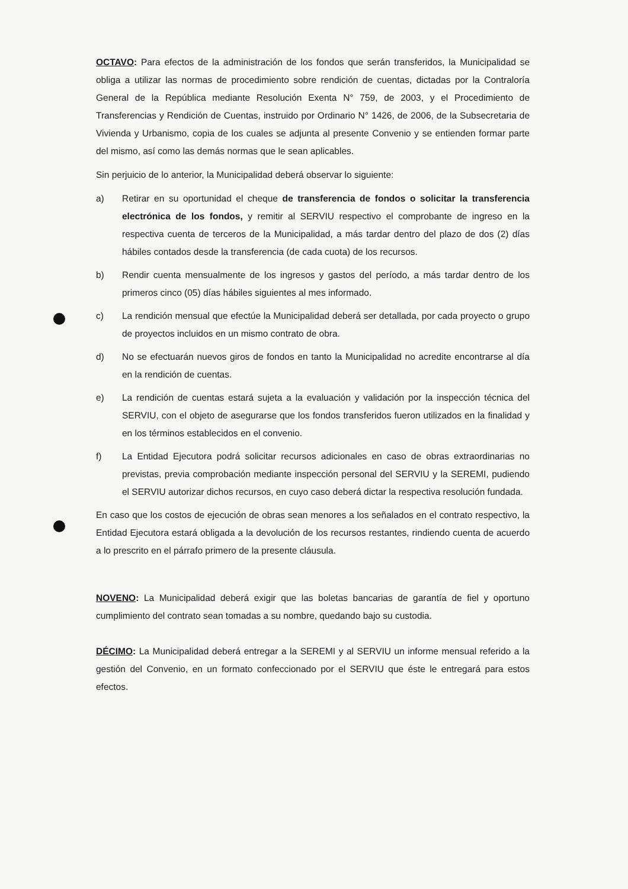OCTAVO: Para efectos de la administración de los fondos que serán transferidos, la Municipalidad se obliga a utilizar las normas de procedimiento sobre rendición de cuentas, dictadas por la Contraloría General de la República mediante Resolución Exenta N° 759, de 2003, y el Procedimiento de Transferencias y Rendición de Cuentas, instruido por Ordinario N° 1426, de 2006, de la Subsecretaria de Vivienda y Urbanismo, copia de los cuales se adjunta al presente Convenio y se entienden formar parte del mismo, así como las demás normas que le sean aplicables.
Sin perjuicio de lo anterior, la Municipalidad deberá observar lo siguiente:
a) Retirar en su oportunidad el cheque de transferencia de fondos o solicitar la transferencia electrónica de los fondos, y remitir al SERVIU respectivo el comprobante de ingreso en la respectiva cuenta de terceros de la Municipalidad, a más tardar dentro del plazo de dos (2) días hábiles contados desde la transferencia (de cada cuota) de los recursos.
b) Rendir cuenta mensualmente de los ingresos y gastos del período, a más tardar dentro de los primeros cinco (05) días hábiles siguientes al mes informado.
c) La rendición mensual que efectúe la Municipalidad deberá ser detallada, por cada proyecto o grupo de proyectos incluidos en un mismo contrato de obra.
d) No se efectuarán nuevos giros de fondos en tanto la Municipalidad no acredite encontrarse al día en la rendición de cuentas.
e) La rendición de cuentas estará sujeta a la evaluación y validación por la inspección técnica del SERVIU, con el objeto de asegurarse que los fondos transferidos fueron utilizados en la finalidad y en los términos establecidos en el convenio.
f) La Entidad Ejecutora podrá solicitar recursos adicionales en caso de obras extraordinarias no previstas, previa comprobación mediante inspección personal del SERVIU y la SEREMI, pudiendo el SERVIU autorizar dichos recursos, en cuyo caso deberá dictar la respectiva resolución fundada.
En caso que los costos de ejecución de obras sean menores a los señalados en el contrato respectivo, la Entidad Ejecutora estará obligada a la devolución de los recursos restantes, rindiendo cuenta de acuerdo a lo prescrito en el párrafo primero de la presente cláusula.
NOVENO: La Municipalidad deberá exigir que las boletas bancarias de garantía de fiel y oportuno cumplimiento del contrato sean tomadas a su nombre, quedando bajo su custodia.
DÉCIMO: La Municipalidad deberá entregar a la SEREMI y al SERVIU un informe mensual referido a la gestión del Convenio, en un formato confeccionado por el SERVIU que éste le entregará para estos efectos.